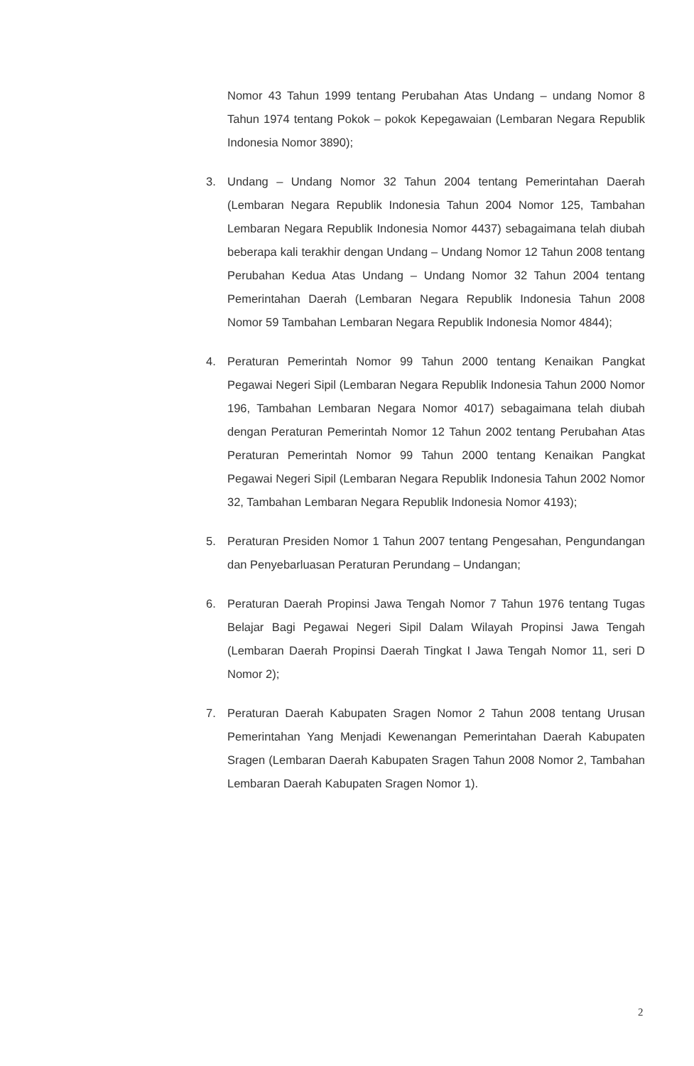Nomor 43 Tahun 1999 tentang Perubahan Atas Undang – undang Nomor 8 Tahun 1974 tentang Pokok – pokok Kepegawaian (Lembaran Negara Republik Indonesia Nomor 3890);
3. Undang – Undang Nomor 32 Tahun 2004 tentang Pemerintahan Daerah (Lembaran Negara Republik Indonesia Tahun 2004 Nomor 125, Tambahan Lembaran Negara Republik Indonesia Nomor 4437) sebagaimana telah diubah beberapa kali terakhir dengan Undang – Undang Nomor 12 Tahun 2008 tentang Perubahan Kedua Atas Undang – Undang Nomor 32 Tahun 2004 tentang Pemerintahan Daerah (Lembaran Negara Republik Indonesia Tahun 2008 Nomor 59 Tambahan Lembaran Negara Republik Indonesia Nomor 4844);
4. Peraturan Pemerintah Nomor 99 Tahun 2000 tentang Kenaikan Pangkat Pegawai Negeri Sipil (Lembaran Negara Republik Indonesia Tahun 2000 Nomor 196, Tambahan Lembaran Negara Nomor 4017) sebagaimana telah diubah dengan Peraturan Pemerintah Nomor 12 Tahun 2002 tentang Perubahan Atas Peraturan Pemerintah Nomor 99 Tahun 2000 tentang Kenaikan Pangkat Pegawai Negeri Sipil (Lembaran Negara Republik Indonesia Tahun 2002 Nomor 32, Tambahan Lembaran Negara Republik Indonesia Nomor 4193);
5. Peraturan Presiden Nomor 1 Tahun 2007 tentang Pengesahan, Pengundangan dan Penyebarluasan Peraturan Perundang – Undangan;
6. Peraturan Daerah Propinsi Jawa Tengah Nomor 7 Tahun 1976 tentang Tugas Belajar Bagi Pegawai Negeri Sipil Dalam Wilayah Propinsi Jawa Tengah (Lembaran Daerah Propinsi Daerah Tingkat I Jawa Tengah Nomor 11, seri D Nomor 2);
7. Peraturan Daerah Kabupaten Sragen Nomor 2 Tahun 2008 tentang Urusan Pemerintahan Yang Menjadi Kewenangan Pemerintahan Daerah Kabupaten Sragen (Lembaran Daerah Kabupaten Sragen Tahun 2008 Nomor 2, Tambahan Lembaran Daerah Kabupaten Sragen Nomor 1).
2